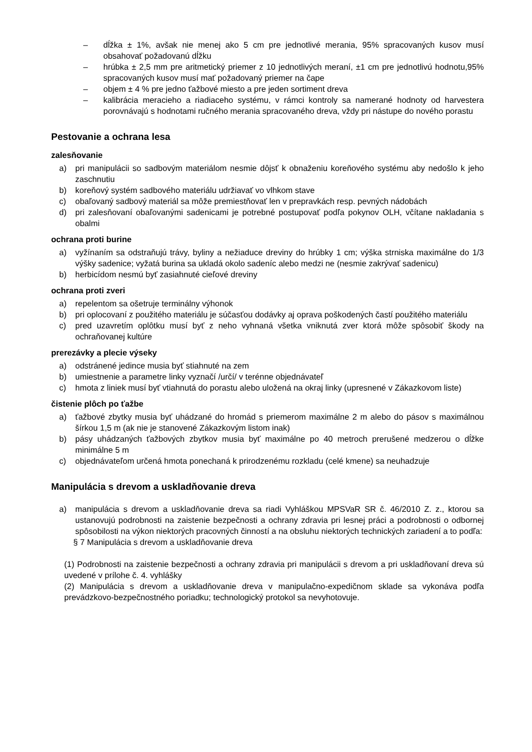– dĺžka ± 1%, avšak nie menej ako 5 cm pre jednotlivé merania, 95% spracovaných kusov musí obsahovať požadovanú dĺžku
– hrúbka ± 2,5 mm pre aritmetický priemer z 10 jednotlivých meraní, ±1 cm pre jednotlivú hodnotu,95% spracovaných kusov musí mať požadovaný priemer na čape
– objem ± 4 % pre jedno ťažbové miesto a pre jeden sortiment dreva
– kalibrácia meracieho a riadiaceho systému, v rámci kontroly sa namerané hodnoty od harvestera porovnávajú s hodnotami ručného merania spracovaného dreva, vždy pri nástupe do nového porastu
Pestovanie a ochrana lesa
zalesňovanie
a) pri manipulácii so sadbovým materiálom nesmie dôjsť k obnaženiu koreňového systému aby nedošlo k jeho zaschnutiu
b) koreňový systém sadbového materiálu udržiavať vo vlhkom stave
c) obaľovaný sadbový materiál sa môže premiestňovať len v prepravkách resp. pevných nádobách
d) pri zalesňovaní obaľovanými sadenicami je potrebné postupovať podľa pokynov OLH, včítane nakladania s obalmi
ochrana proti burine
a) vyžínaním sa odstraňujú trávy, byliny a nežiaduce dreviny do hrúbky 1 cm; výška strniska maximálne do 1/3 výšky sadenice; vyžatá burina sa ukladá okolo sadeníc alebo medzi ne (nesmie zakrývať sadenicu)
b) herbicídom nesmú byť zasiahnuté cieľové dreviny
ochrana proti zveri
a) repelentom sa ošetruje terminálny výhonok
b) pri oplocovaní z použitého materiálu je súčasťou dodávky aj oprava poškodených častí použitého materiálu
c) pred uzavretím oplôtku musí byť z neho vyhnaná všetka vniknutá zver ktorá môže spôsobiť škody na ochraňovanej kultúre
prerezávky a plecie výseky
a) odstránené jedince musia byť stiahnuté na zem
b) umiestnenie a parametre linky vyznačí /určí/ v terénne objednávateľ
c) hmota z liniek musí byť vtiahnutá do porastu alebo uložená na okraj linky (upresnené v Zákazkovom liste)
čistenie plôch po ťažbe
a) ťažbové zbytky musia byť uhádzané do hromád s priemerom maximálne 2 m alebo do pásov s maximálnou šírkou 1,5 m (ak nie je stanovené Zákazkovým listom inak)
b) pásy uhádzaných ťažbových zbytkov musia byť maximálne po 40 metroch prerušené medzerou o dĺžke minimálne 5 m
c) objednávateľom určená hmota ponechaná k prirodzenému rozkladu (celé kmene) sa neuhadzuje
Manipulácia s drevom a uskladňovanie dreva
a) manipulácia s drevom a uskladňovanie dreva sa riadi Vyhláškou MPSVaR SR č. 46/2010 Z. z., ktorou sa ustanovujú podrobnosti na zaistenie bezpečnosti a ochrany zdravia pri lesnej práci a podrobnosti o odbornej spôsobilosti na výkon niektorých pracovných činností a na obsluhu niektorých technických zariadení a to podľa:
§ 7 Manipulácia s drevom a uskladňovanie dreva
(1) Podrobnosti na zaistenie bezpečnosti a ochrany zdravia pri manipulácii s drevom a pri uskladňovaní dreva sú uvedené v prílohe č. 4. vyhlášky
(2) Manipulácia s drevom a uskladňovanie dreva v manipulačno-expedičnom sklade sa vykonáva podľa prevádzkovo-bezpečnostného poriadku; technologický protokol sa nevyhotovuje.